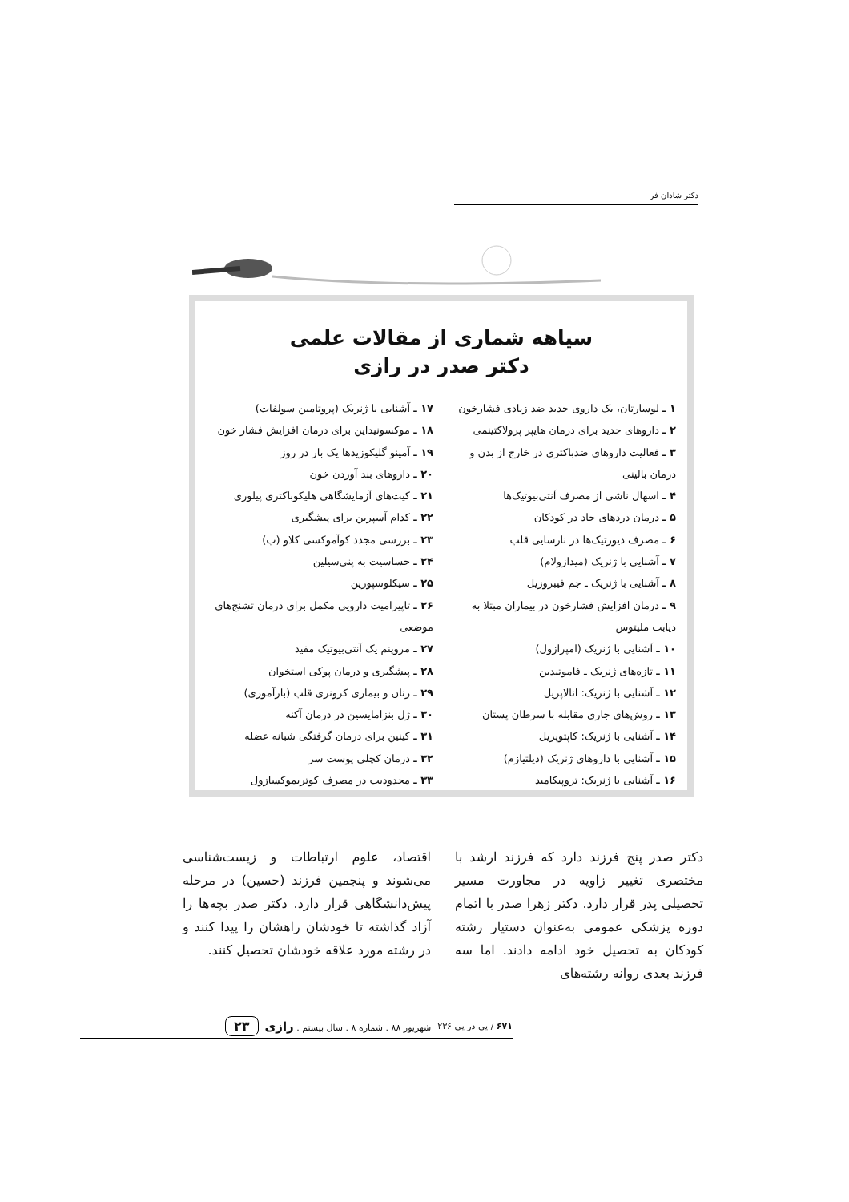دکتر شادان فر
سیاهه شماری از مقالات علمی
دکتر صدر در رازی
۱ ـ لوسارتان، یک داروی جدید ضد زیادی فشارخون
۲ ـ داروهای جدید برای درمان هایپر پرولاکتینمی
۳ ـ فعالیت داروهای ضدباکتری در خارج از بدن و درمان بالینی
۴ ـ اسهال ناشی از مصرف آنتی‌بیوتیک‌ها
۵ ـ درمان دردهای حاد در کودکان
۶ ـ مصرف دیورتیک‌ها در نارسایی قلب
۷ ـ آشنایی با ژنریک (میدازولام)
۸ ـ آشنایی با ژنریک ـ جم فیبروزیل
۹ ـ درمان افزایش فشارخون در بیماران مبتلا به دیابت ملیتوس
۱۰ ـ آشنایی با ژنریک (امپرازول)
۱۱ ـ تازه‌های ژنریک ـ فاموتیدین
۱۲ ـ آشنایی با ژنریک: انالاپریل
۱۳ ـ روش‌های جاری مقابله با سرطان پستان
۱۴ ـ آشنایی با ژنریک: کاپتوپریل
۱۵ ـ آشنایی با داروهای ژنریک (دیلتیازم)
۱۶ ـ آشنایی با ژنریک: تروپیکامید
۱۷ ـ آشنایی با ژنریک (پروتامین سولفات)
۱۸ ـ موکسونیداین برای درمان افزایش فشار خون
۱۹ ـ آمینو گلیکوزیدها یک بار در روز
۲۰ ـ داروهای بند آوردن خون
۲۱ ـ کیت‌های آزمایشگاهی هلیکوباکتری پیلوری
۲۲ ـ کدام آسپرین برای پیشگیری
۲۳ ـ بررسی مجدد کوآموکسی کلاو (ب)
۲۴ ـ حساسیت به پنی‌سیلین
۲۵ ـ سیکلوسپورین
۲۶ ـ تاپیرامیت دارویی مکمل برای درمان تشنج‌های موضعی
۲۷ ـ مروپنم یک آنتی‌بیوتیک مفید
۲۸ ـ پیشگیری و درمان پوکی استخوان
۲۹ ـ زنان و بیماری کرونری قلب (بازآموزی)
۳۰ ـ ژل بنزامایسین در درمان آکنه
۳۱ ـ کینین برای درمان گرفتگی شبانه عضله
۳۲ ـ درمان کچلی پوست سر
۳۳ ـ محدودیت در مصرف کوتریموکسازول
دکتر صدر پنج فرزند دارد که فرزند ارشد با مختصری تغییر زاویه در مجاورت مسیر تحصیلی پدر قرار دارد. دکتر زهرا صدر با اتمام دوره پزشکی عمومی به‌عنوان دستیار رشته کودکان به تحصیل خود ادامه دادند. اما سه فرزند بعدی روانه رشته‌های
اقتصاد، علوم ارتباطات و زیست‌شناسی می‌شوند و پنجمین فرزند (حسین) در مرحله پیش‌دانشگاهی قرار دارد. دکتر صدر بچه‌ها را آزاد گذاشته تا خودشان راهشان را پیدا کنند و در رشته مورد علاقه خودشان تحصیل کنند.
۶۷۱ / پی در پی ۲۳۶ شهریور ۸۸ . شماره ۸ . سال بیستم . رازی ۲۳